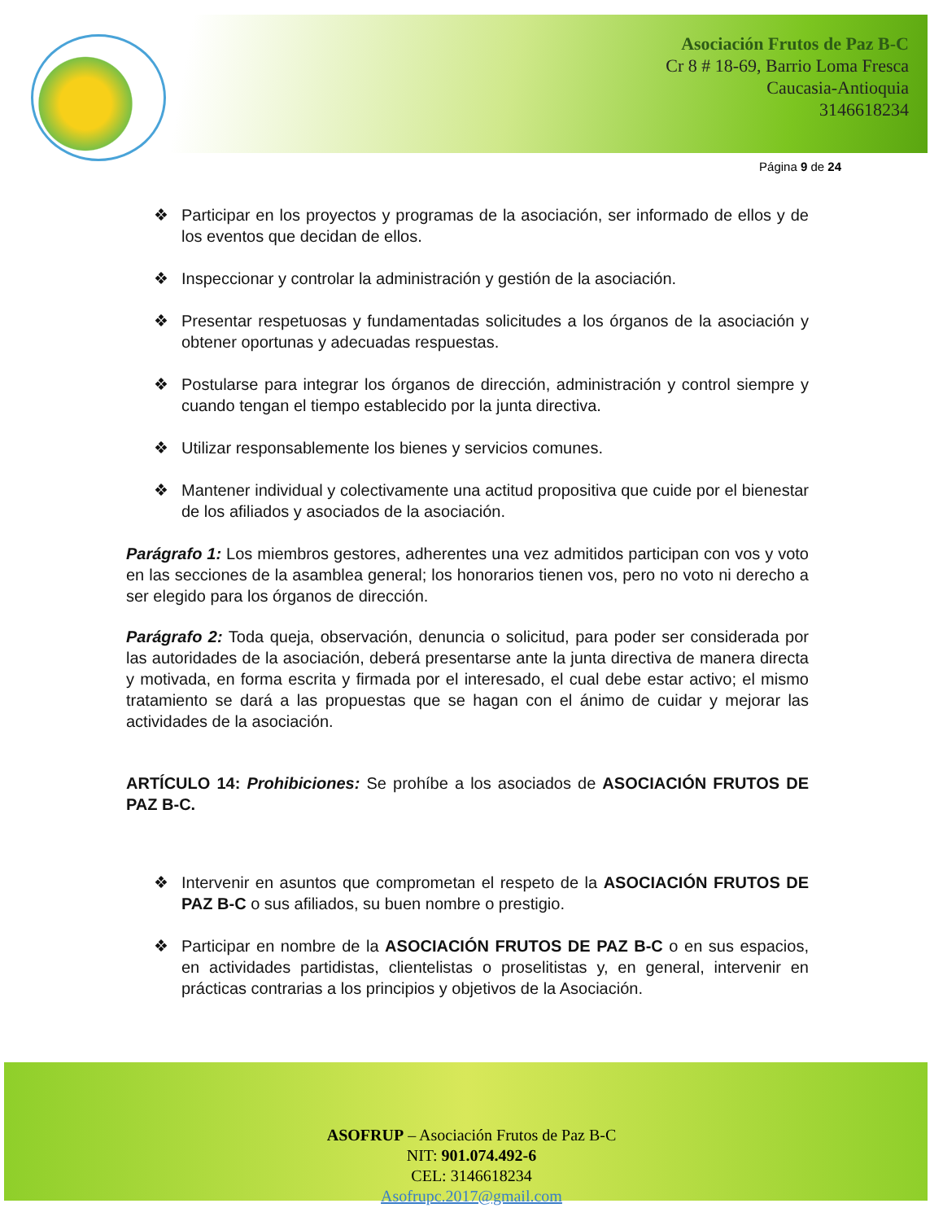Asociación Frutos de Paz B-C
Cr 8 # 18-69, Barrio Loma Fresca
Caucasia-Antioquia
3146618234
Página 9 de 24
❖ Participar en los proyectos y programas de la asociación, ser informado de ellos y de los eventos que decidan de ellos.
❖ Inspeccionar y controlar la administración y gestión de la asociación.
❖ Presentar respetuosas y fundamentadas solicitudes a los órganos de la asociación y obtener oportunas y adecuadas respuestas.
❖ Postularse para integrar los órganos de dirección, administración y control siempre y cuando tengan el tiempo establecido por la junta directiva.
❖ Utilizar responsablemente los bienes y servicios comunes.
❖ Mantener individual y colectivamente una actitud propositiva que cuide por el bienestar de los afiliados y asociados de la asociación.
Parágrafo 1: Los miembros gestores, adherentes una vez admitidos participan con vos y voto en las secciones de la asamblea general; los honorarios tienen vos, pero no voto ni derecho a ser elegido para los órganos de dirección.
Parágrafo 2: Toda queja, observación, denuncia o solicitud, para poder ser considerada por las autoridades de la asociación, deberá presentarse ante la junta directiva de manera directa y motivada, en forma escrita y firmada por el interesado, el cual debe estar activo; el mismo tratamiento se dará a las propuestas que se hagan con el ánimo de cuidar y mejorar las actividades de la asociación.
ARTÍCULO 14: Prohibiciones: Se prohíbe a los asociados de ASOCIACIÓN FRUTOS DE PAZ B-C.
❖ Intervenir en asuntos que comprometan el respeto de la ASOCIACIÓN FRUTOS DE PAZ B-C o sus afiliados, su buen nombre o prestigio.
❖ Participar en nombre de la ASOCIACIÓN FRUTOS DE PAZ B-C o en sus espacios, en actividades partidistas, clientelistas o proselitistas y, en general, intervenir en prácticas contrarias a los principios y objetivos de la Asociación.
ASOFRUP – Asociación Frutos de Paz B-C
NIT: 901.074.492-6
CEL: 3146618234
Asofrupc.2017@gmail.com